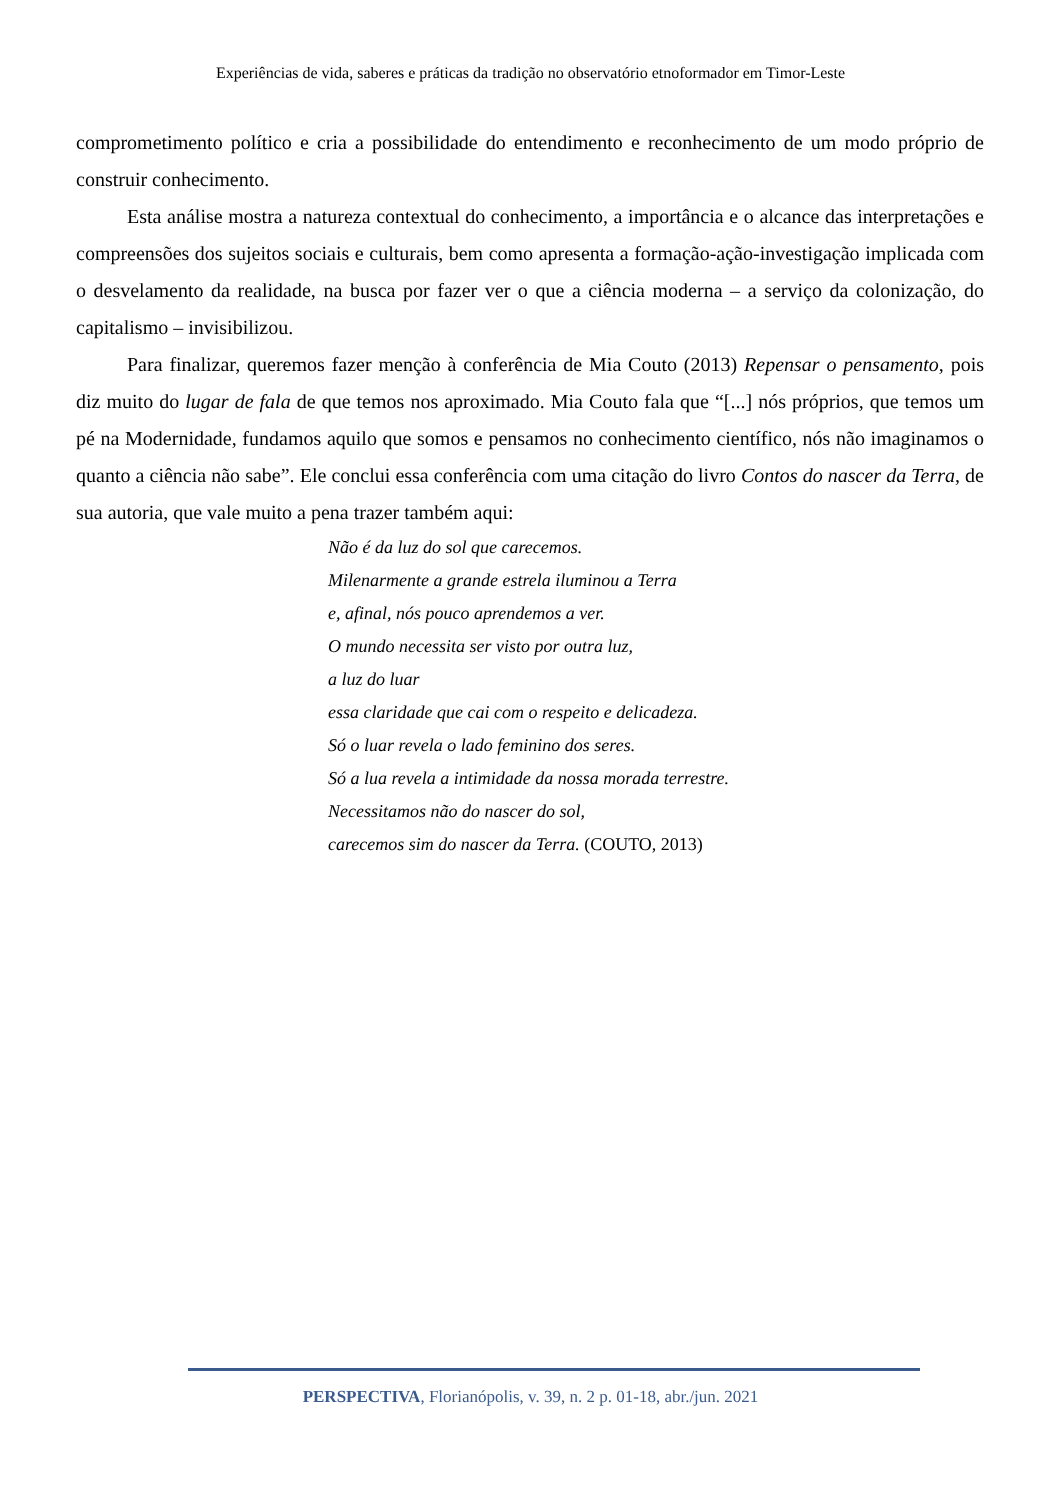Experiências de vida, saberes e práticas da tradição no observatório etnoformador em Timor-Leste
comprometimento político e cria a possibilidade do entendimento e reconhecimento de um modo próprio de construir conhecimento.
Esta análise mostra a natureza contextual do conhecimento, a importância e o alcance das interpretações e compreensões dos sujeitos sociais e culturais, bem como apresenta a formação-ação-investigação implicada com o desvelamento da realidade, na busca por fazer ver o que a ciência moderna – a serviço da colonização, do capitalismo – invisibilizou.
Para finalizar, queremos fazer menção à conferência de Mia Couto (2013) Repensar o pensamento, pois diz muito do lugar de fala de que temos nos aproximado. Mia Couto fala que “[...] nós próprios, que temos um pé na Modernidade, fundamos aquilo que somos e pensamos no conhecimento científico, nós não imaginamos o quanto a ciência não sabe”. Ele conclui essa conferência com uma citação do livro Contos do nascer da Terra, de sua autoria, que vale muito a pena trazer também aqui:
Não é da luz do sol que carecemos.
Milenarmente a grande estrela iluminou a Terra
e, afinal, nós pouco aprendemos a ver.
O mundo necessita ser visto por outra luz,
a luz do luar
essa claridade que cai com o respeito e delicadeza.
Só o luar revela o lado feminino dos seres.
Só a lua revela a intimidade da nossa morada terrestre.
Necessitamos não do nascer do sol,
carecemos sim do nascer da Terra. (COUTO, 2013)
PERSPECTIVA, Florianópolis, v. 39, n. 2 p. 01-18, abr./jun. 2021